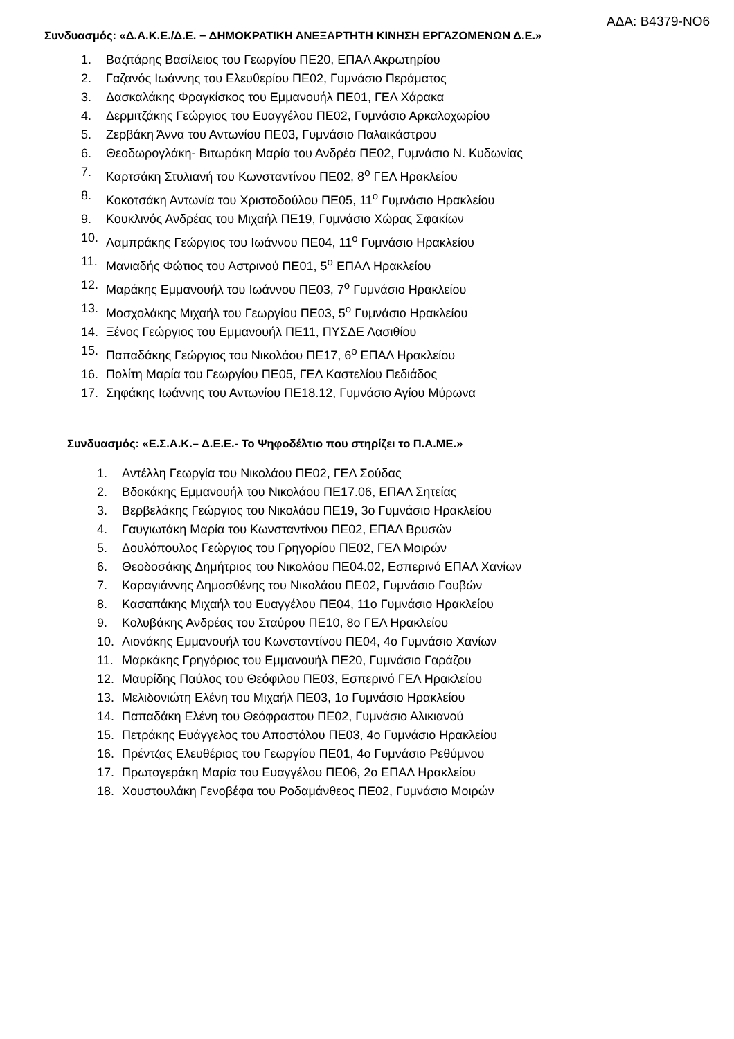ΑΔΑ: Β4379-ΝΟ6
Συνδυασμός: «Δ.Α.Κ.Ε./Δ.Ε. − ΔΗΜΟΚΡΑΤΙΚΗ ΑΝΕΞΑΡΤΗΤΗ ΚΙΝΗΣΗ ΕΡΓΑΖΟΜΕΝΩΝ Δ.Ε.»
1. Βαζιτάρης Βασίλειος του Γεωργίου ΠΕ20, ΕΠΑΛ Ακρωτηρίου
2. Γαζανός Ιωάννης του Ελευθερίου ΠΕ02, Γυμνάσιο Περάματος
3. Δασκαλάκης Φραγκίσκος του Εμμανουήλ ΠΕ01, ΓΕΛ Χάρακα
4. Δερμιτζάκης Γεώργιος του Ευαγγέλου ΠΕ02, Γυμνάσιο Αρκαλοχωρίου
5. Ζερβάκη Άννα του Αντωνίου ΠΕ03, Γυμνάσιο Παλαικάστρου
6. Θεοδωρογλάκη- Βιτωράκη Μαρία του Ανδρέα ΠΕ02, Γυμνάσιο Ν. Κυδωνίας
7. Καρτσάκη Στυλιανή του Κωνσταντίνου ΠΕ02, 8<sup>ο</sup> ΓΕΛ Ηρακλείου
8. Κοκοτσάκη Αντωνία του Χριστοδούλου ΠΕ05, 11<sup>ο</sup> Γυμνάσιο Ηρακλείου
9. Κουκλινός Ανδρέας του Μιχαήλ ΠΕ19, Γυμνάσιο Χώρας Σφακίων
10. Λαμπράκης Γεώργιος του Ιωάννου ΠΕ04, 11<sup>ο</sup> Γυμνάσιο Ηρακλείου
11. Μανιαδής Φώτιος του Αστρινού ΠΕ01, 5<sup>ο</sup> ΕΠΑΛ Ηρακλείου
12. Μαράκης Εμμανουήλ του Ιωάννου ΠΕ03, 7<sup>ο</sup> Γυμνάσιο Ηρακλείου
13. Μοσχολάκης Μιχαήλ του Γεωργίου ΠΕ03, 5<sup>ο</sup> Γυμνάσιο Ηρακλείου
14. Ξένος Γεώργιος του Εμμανουήλ ΠΕ11, ΠΥΣΔΕ Λασιθίου
15. Παπαδάκης Γεώργιος του Νικολάου ΠΕ17, 6<sup>ο</sup> ΕΠΑΛ Ηρακλείου
16. Πολίτη Μαρία του Γεωργίου ΠΕ05, ΓΕΛ Καστελίου Πεδιάδος
17. Σηφάκης Ιωάννης του Αντωνίου ΠΕ18.12, Γυμνάσιο Αγίου Μύρωνα
Συνδυασμός: «Ε.Σ.Α.Κ.– Δ.Ε.Ε.- Το Ψηφοδέλτιο που στηρίζει το Π.Α.ΜΕ.»
1. Αντέλλη Γεωργία του Νικολάου ΠΕ02, ΓΕΛ Σούδας
2. Βδοκάκης Εμμανουήλ του Νικολάου ΠΕ17.06, ΕΠΑΛ Σητείας
3. Βερβελάκης Γεώργιος του Νικολάου ΠΕ19, 3ο Γυμνάσιο Ηρακλείου
4. Γαυγιωτάκη Μαρία του Κωνσταντίνου ΠΕ02, ΕΠΑΛ Βρυσών
5. Δουλόπουλος Γεώργιος του Γρηγορίου ΠΕ02, ΓΕΛ Μοιρών
6. Θεοδοσάκης Δημήτριος του Νικολάου ΠΕ04.02, Εσπερινό ΕΠΑΛ Χανίων
7. Καραγιάννης Δημοσθένης του Νικολάου ΠΕ02, Γυμνάσιο Γουβών
8. Κασαπάκης Μιχαήλ του Ευαγγέλου ΠΕ04, 11ο Γυμνάσιο Ηρακλείου
9. Κολυβάκης Ανδρέας του Σταύρου ΠΕ10, 8ο ΓΕΛ Ηρακλείου
10. Λιονάκης Εμμανουήλ του Κωνσταντίνου ΠΕ04, 4ο Γυμνάσιο Χανίων
11. Μαρκάκης Γρηγόριος του Εμμανουήλ ΠΕ20, Γυμνάσιο Γαράζου
12. Μαυρίδης Παύλος του Θεόφιλου ΠΕ03, Εσπερινό ΓΕΛ Ηρακλείου
13. Μελιδονιώτη Ελένη του Μιχαήλ ΠΕ03, 1ο Γυμνάσιο Ηρακλείου
14. Παπαδάκη Ελένη του Θεόφραστου ΠΕ02, Γυμνάσιο Αλικιανού
15. Πετράκης Ευάγγελος του Αποστόλου ΠΕ03, 4ο Γυμνάσιο Ηρακλείου
16. Πρέντζας Ελευθέριος του Γεωργίου ΠΕ01, 4ο Γυμνάσιο Ρεθύμνου
17. Πρωτογεράκη Μαρία του Ευαγγέλου ΠΕ06, 2ο ΕΠΑΛ Ηρακλείου
18. Χουστουλάκη Γενοβέφα του Ροδαμάνθεος ΠΕ02, Γυμνάσιο Μοιρών